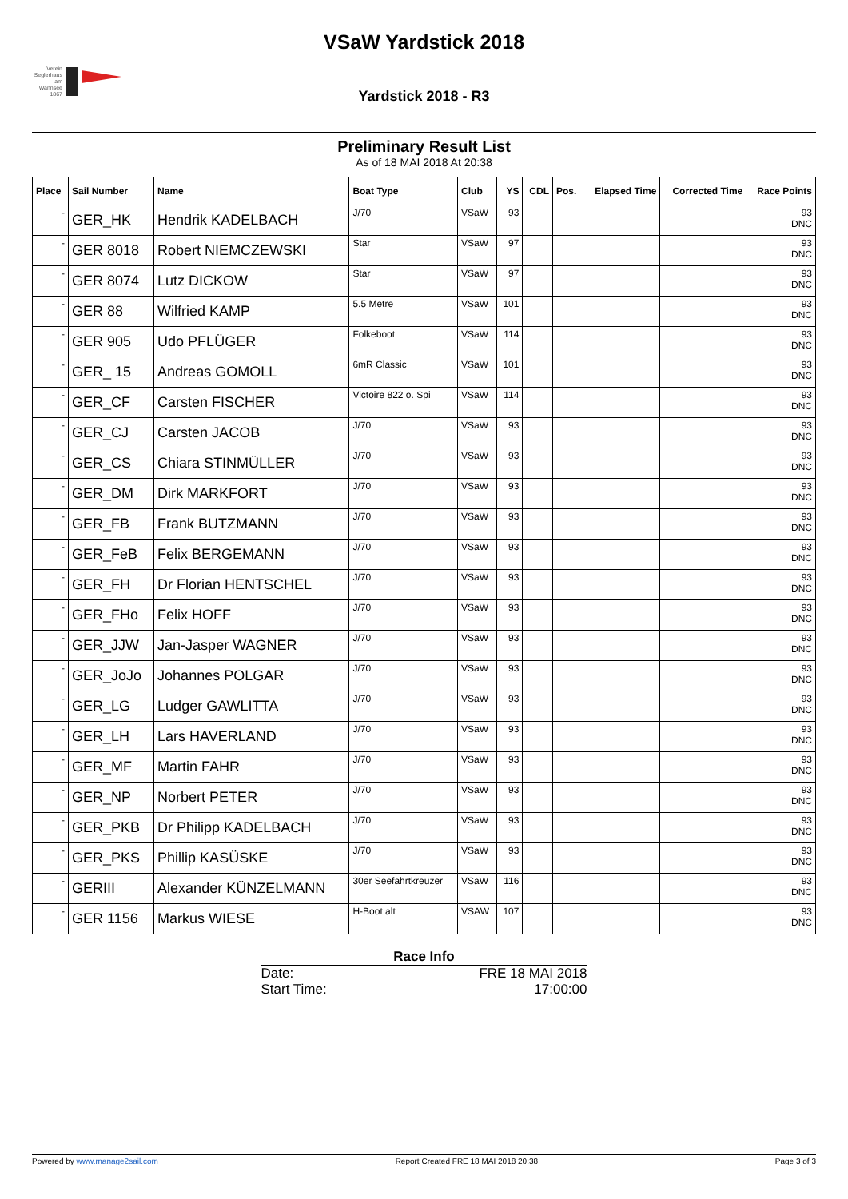Verein Seglerhaus am Wannsee 1867
VSaW Yardstick 2018
Yardstick 2018 - R3
Preliminary Result List
As of 18 MAI 2018 At 20:38
| Place | Sail Number | Name | Boat Type | Club | YS | CDL | Pos. | Elapsed Time | Corrected Time | Race Points |
| --- | --- | --- | --- | --- | --- | --- | --- | --- | --- | --- |
| - | GER_HK | Hendrik KADELBACH | J/70 | VSaW | 93 | | | | | 93 DNC |
| - | GER 8018 | Robert NIEMCZEWSKI | Star | VSaW | 97 | | | | | 93 DNC |
| - | GER 8074 | Lutz DICKOW | Star | VSaW | 97 | | | | | 93 DNC |
| - | GER 88 | Wilfried KAMP | 5.5 Metre | VSaW | 101 | | | | | 93 DNC |
| - | GER 905 | Udo PFLÜGER | Folkeboot | VSaW | 114 | | | | | 93 DNC |
| - | GER_ 15 | Andreas GOMOLL | 6mR Classic | VSaW | 101 | | | | | 93 DNC |
| - | GER_CF | Carsten FISCHER | Victoire 822 o. Spi | VSaW | 114 | | | | | 93 DNC |
| - | GER_CJ | Carsten JACOB | J/70 | VSaW | 93 | | | | | 93 DNC |
| - | GER_CS | Chiara STINMÜLLER | J/70 | VSaW | 93 | | | | | 93 DNC |
| - | GER_DM | Dirk MARKFORT | J/70 | VSaW | 93 | | | | | 93 DNC |
| - | GER_FB | Frank BUTZMANN | J/70 | VSaW | 93 | | | | | 93 DNC |
| - | GER_FeB | Felix BERGEMANN | J/70 | VSaW | 93 | | | | | 93 DNC |
| - | GER_FH | Dr Florian HENTSCHEL | J/70 | VSaW | 93 | | | | | 93 DNC |
| - | GER_FHo | Felix HOFF | J/70 | VSaW | 93 | | | | | 93 DNC |
| - | GER_JJW | Jan-Jasper WAGNER | J/70 | VSaW | 93 | | | | | 93 DNC |
| - | GER_JoJo | Johannes POLGAR | J/70 | VSaW | 93 | | | | | 93 DNC |
| - | GER_LG | Ludger GAWLITTA | J/70 | VSaW | 93 | | | | | 93 DNC |
| - | GER_LH | Lars HAVERLAND | J/70 | VSaW | 93 | | | | | 93 DNC |
| - | GER_MF | Martin FAHR | J/70 | VSaW | 93 | | | | | 93 DNC |
| - | GER_NP | Norbert PETER | J/70 | VSaW | 93 | | | | | 93 DNC |
| - | GER_PKB | Dr Philipp KADELBACH | J/70 | VSaW | 93 | | | | | 93 DNC |
| - | GER_PKS | Phillip KASÜSKE | J/70 | VSaW | 93 | | | | | 93 DNC |
| - | GERIII | Alexander KÜNZELMANN | 30er Seefahrtkreuzer | VSaW | 116 | | | | | 93 DNC |
| - | GER 1156 | Markus WIESE | H-Boot alt | VSAW | 107 | | | | | 93 DNC |
Race Info
Date: FRE 18 MAI 2018
Start Time: 17:00:00
Powered by www.manage2sail.com Report Created FRE 18 MAI 2018 20:38 Page 3 of 3